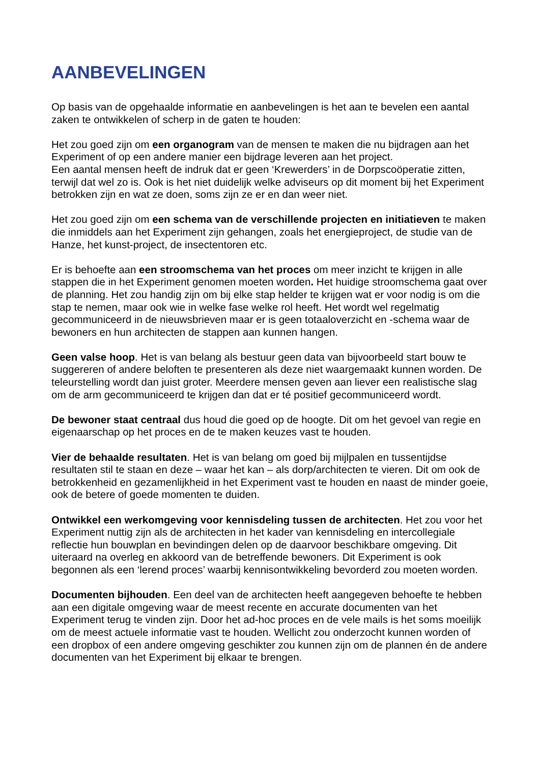AANBEVELINGEN
Op basis van de opgehaalde informatie en aanbevelingen is het aan te bevelen een aantal zaken te ontwikkelen of scherp in de gaten te houden:
Het zou goed zijn om een organogram van de mensen te maken die nu bijdragen aan het Experiment of op een andere manier een bijdrage leveren aan het project.
Een aantal mensen heeft de indruk dat er geen ‘Krewerders’ in de Dorpscoöperatie zitten, terwijl dat wel zo is. Ook is het niet duidelijk welke adviseurs op dit moment bij het Experiment betrokken zijn en wat ze doen, soms zijn ze er en dan weer niet.
Het zou goed zijn om een schema van de verschillende projecten en initiatieven te maken die inmiddels aan het Experiment zijn gehangen, zoals het energieproject, de studie van de Hanze, het kunst-project, de insectentoren etc.
Er is behoefte aan een stroomschema van het proces om meer inzicht te krijgen in alle stappen die in het Experiment genomen moeten worden. Het huidige stroomschema gaat over de planning. Het zou handig zijn om bij elke stap helder te krijgen wat er voor nodig is om die stap te nemen, maar ook wie in welke fase welke rol heeft. Het wordt wel regelmatig gecommuniceerd in de nieuwsbrieven maar er is geen totaaloverzicht en -schema waar de bewoners en hun architecten de stappen aan kunnen hangen.
Geen valse hoop. Het is van belang als bestuur geen data van bijvoorbeeld start bouw te suggereren of andere beloften te presenteren als deze niet waargemaakt kunnen worden. De teleurstelling wordt dan juist groter. Meerdere mensen geven aan liever een realistische slag om de arm gecommuniceerd te krijgen dan dat er té positief gecommuniceerd wordt.
De bewoner staat centraal dus houd die goed op de hoogte. Dit om het gevoel van regie en eigenaarschap op het proces en de te maken keuzes vast te houden.
Vier de behaalde resultaten. Het is van belang om goed bij mijlpalen en tussentijdse resultaten stil te staan en deze – waar het kan – als dorp/architecten te vieren. Dit om ook de betrokkenheid en gezamenlijkheid in het Experiment vast te houden en naast de minder goeie, ook de betere of goede momenten te duiden.
Ontwikkel een werkomgeving voor kennisdeling tussen de architecten. Het zou voor het Experiment nuttig zijn als de architecten in het kader van kennisdeling en intercollegiale reflectie hun bouwplan en bevindingen delen op de daarvoor beschikbare omgeving. Dit uiteraard na overleg en akkoord van de betreffende bewoners. Dit Experiment is ook begonnen als een ‘lerend proces’ waarbij kennisontwikkeling bevorderd zou moeten worden.
Documenten bijhouden. Een deel van de architecten heeft aangegeven behoefte te hebben aan een digitale omgeving waar de meest recente en accurate documenten van het Experiment terug te vinden zijn. Door het ad-hoc proces en de vele mails is het soms moeilijk om de meest actuele informatie vast te houden. Wellicht zou onderzocht kunnen worden of een dropbox of een andere omgeving geschikter zou kunnen zijn om de plannen én de andere documenten van het Experiment bij elkaar te brengen.